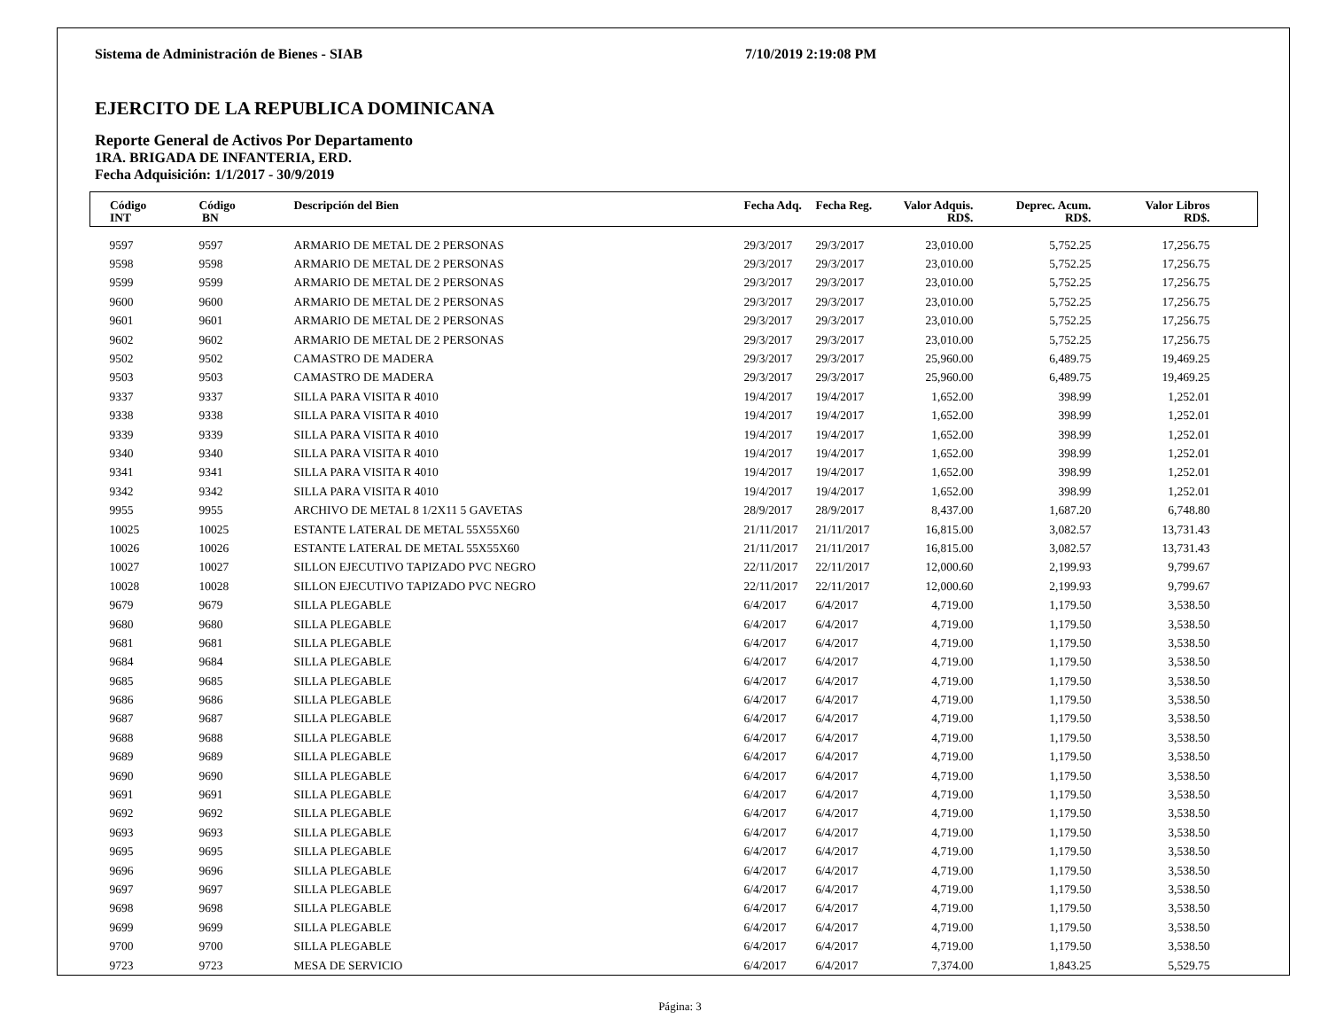Sistema de Administración de Bienes - SIAB 7/10/2019 2:19:08 PM
EJERCITO DE LA REPUBLICA DOMINICANA
Reporte General de Activos Por Departamento
1RA. BRIGADA DE INFANTERIA, ERD.
Fecha Adquisición: 1/1/2017 - 30/9/2019
| Código INT | Código BN | Descripción del Bien | Fecha Adq. | Fecha Reg. | Valor Adquis. RD$. | Deprec. Acum. RD$. | Valor Libros RD$. | |
| --- | --- | --- | --- | --- | --- | --- | --- | --- |
| 9597 | 9597 | ARMARIO DE METAL DE 2 PERSONAS | 29/3/2017 | 29/3/2017 | 23,010.00 | 5,752.25 | 17,256.75 | |
| 9598 | 9598 | ARMARIO DE METAL DE 2 PERSONAS | 29/3/2017 | 29/3/2017 | 23,010.00 | 5,752.25 | 17,256.75 | |
| 9599 | 9599 | ARMARIO DE METAL DE 2 PERSONAS | 29/3/2017 | 29/3/2017 | 23,010.00 | 5,752.25 | 17,256.75 | |
| 9600 | 9600 | ARMARIO DE METAL DE 2 PERSONAS | 29/3/2017 | 29/3/2017 | 23,010.00 | 5,752.25 | 17,256.75 | |
| 9601 | 9601 | ARMARIO DE METAL DE 2 PERSONAS | 29/3/2017 | 29/3/2017 | 23,010.00 | 5,752.25 | 17,256.75 | |
| 9602 | 9602 | ARMARIO DE METAL DE 2 PERSONAS | 29/3/2017 | 29/3/2017 | 23,010.00 | 5,752.25 | 17,256.75 | |
| 9502 | 9502 | CAMASTRO DE MADERA | 29/3/2017 | 29/3/2017 | 25,960.00 | 6,489.75 | 19,469.25 | |
| 9503 | 9503 | CAMASTRO DE MADERA | 29/3/2017 | 29/3/2017 | 25,960.00 | 6,489.75 | 19,469.25 | |
| 9337 | 9337 | SILLA PARA VISITA R 4010 | 19/4/2017 | 19/4/2017 | 1,652.00 | 398.99 | 1,252.01 | |
| 9338 | 9338 | SILLA PARA VISITA R 4010 | 19/4/2017 | 19/4/2017 | 1,652.00 | 398.99 | 1,252.01 | |
| 9339 | 9339 | SILLA PARA VISITA R 4010 | 19/4/2017 | 19/4/2017 | 1,652.00 | 398.99 | 1,252.01 | |
| 9340 | 9340 | SILLA PARA VISITA R 4010 | 19/4/2017 | 19/4/2017 | 1,652.00 | 398.99 | 1,252.01 | |
| 9341 | 9341 | SILLA PARA VISITA R 4010 | 19/4/2017 | 19/4/2017 | 1,652.00 | 398.99 | 1,252.01 | |
| 9342 | 9342 | SILLA PARA VISITA R 4010 | 19/4/2017 | 19/4/2017 | 1,652.00 | 398.99 | 1,252.01 | |
| 9955 | 9955 | ARCHIVO DE METAL 8 1/2X11 5 GAVETAS | 28/9/2017 | 28/9/2017 | 8,437.00 | 1,687.20 | 6,748.80 | |
| 10025 | 10025 | ESTANTE LATERAL DE METAL 55X55X60 | 21/11/2017 | 21/11/2017 | 16,815.00 | 3,082.57 | 13,731.43 | |
| 10026 | 10026 | ESTANTE LATERAL DE METAL 55X55X60 | 21/11/2017 | 21/11/2017 | 16,815.00 | 3,082.57 | 13,731.43 | |
| 10027 | 10027 | SILLON EJECUTIVO TAPIZADO PVC NEGRO | 22/11/2017 | 22/11/2017 | 12,000.60 | 2,199.93 | 9,799.67 | |
| 10028 | 10028 | SILLON EJECUTIVO TAPIZADO PVC NEGRO | 22/11/2017 | 22/11/2017 | 12,000.60 | 2,199.93 | 9,799.67 | |
| 9679 | 9679 | SILLA PLEGABLE | 6/4/2017 | 6/4/2017 | 4,719.00 | 1,179.50 | 3,538.50 | |
| 9680 | 9680 | SILLA PLEGABLE | 6/4/2017 | 6/4/2017 | 4,719.00 | 1,179.50 | 3,538.50 | |
| 9681 | 9681 | SILLA PLEGABLE | 6/4/2017 | 6/4/2017 | 4,719.00 | 1,179.50 | 3,538.50 | |
| 9684 | 9684 | SILLA PLEGABLE | 6/4/2017 | 6/4/2017 | 4,719.00 | 1,179.50 | 3,538.50 | |
| 9685 | 9685 | SILLA PLEGABLE | 6/4/2017 | 6/4/2017 | 4,719.00 | 1,179.50 | 3,538.50 | |
| 9686 | 9686 | SILLA PLEGABLE | 6/4/2017 | 6/4/2017 | 4,719.00 | 1,179.50 | 3,538.50 | |
| 9687 | 9687 | SILLA PLEGABLE | 6/4/2017 | 6/4/2017 | 4,719.00 | 1,179.50 | 3,538.50 | |
| 9688 | 9688 | SILLA PLEGABLE | 6/4/2017 | 6/4/2017 | 4,719.00 | 1,179.50 | 3,538.50 | |
| 9689 | 9689 | SILLA PLEGABLE | 6/4/2017 | 6/4/2017 | 4,719.00 | 1,179.50 | 3,538.50 | |
| 9690 | 9690 | SILLA PLEGABLE | 6/4/2017 | 6/4/2017 | 4,719.00 | 1,179.50 | 3,538.50 | |
| 9691 | 9691 | SILLA PLEGABLE | 6/4/2017 | 6/4/2017 | 4,719.00 | 1,179.50 | 3,538.50 | |
| 9692 | 9692 | SILLA PLEGABLE | 6/4/2017 | 6/4/2017 | 4,719.00 | 1,179.50 | 3,538.50 | |
| 9693 | 9693 | SILLA PLEGABLE | 6/4/2017 | 6/4/2017 | 4,719.00 | 1,179.50 | 3,538.50 | |
| 9695 | 9695 | SILLA PLEGABLE | 6/4/2017 | 6/4/2017 | 4,719.00 | 1,179.50 | 3,538.50 | |
| 9696 | 9696 | SILLA PLEGABLE | 6/4/2017 | 6/4/2017 | 4,719.00 | 1,179.50 | 3,538.50 | |
| 9697 | 9697 | SILLA PLEGABLE | 6/4/2017 | 6/4/2017 | 4,719.00 | 1,179.50 | 3,538.50 | |
| 9698 | 9698 | SILLA PLEGABLE | 6/4/2017 | 6/4/2017 | 4,719.00 | 1,179.50 | 3,538.50 | |
| 9699 | 9699 | SILLA PLEGABLE | 6/4/2017 | 6/4/2017 | 4,719.00 | 1,179.50 | 3,538.50 | |
| 9700 | 9700 | SILLA PLEGABLE | 6/4/2017 | 6/4/2017 | 4,719.00 | 1,179.50 | 3,538.50 | |
| 9723 | 9723 | MESA DE SERVICIO | 6/4/2017 | 6/4/2017 | 7,374.00 | 1,843.25 | 5,529.75 | |
Página: 3